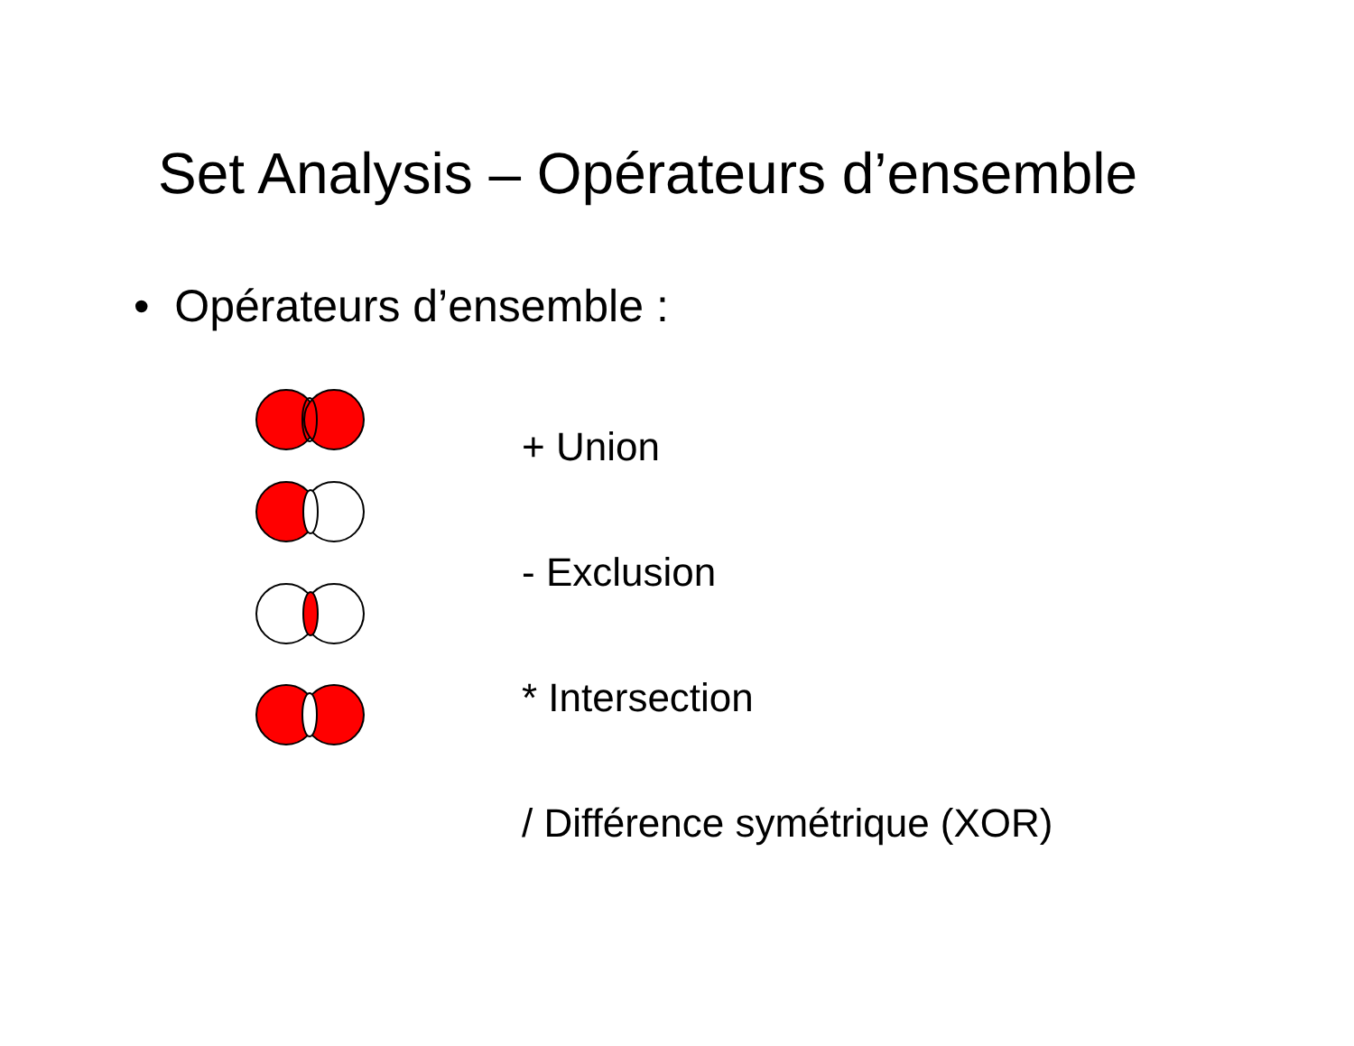Set Analysis – Opérateurs d’ensemble
• Opérateurs d’ensemble :
+ Union
- Exclusion
* Intersection
/ Différence symétrique (XOR)